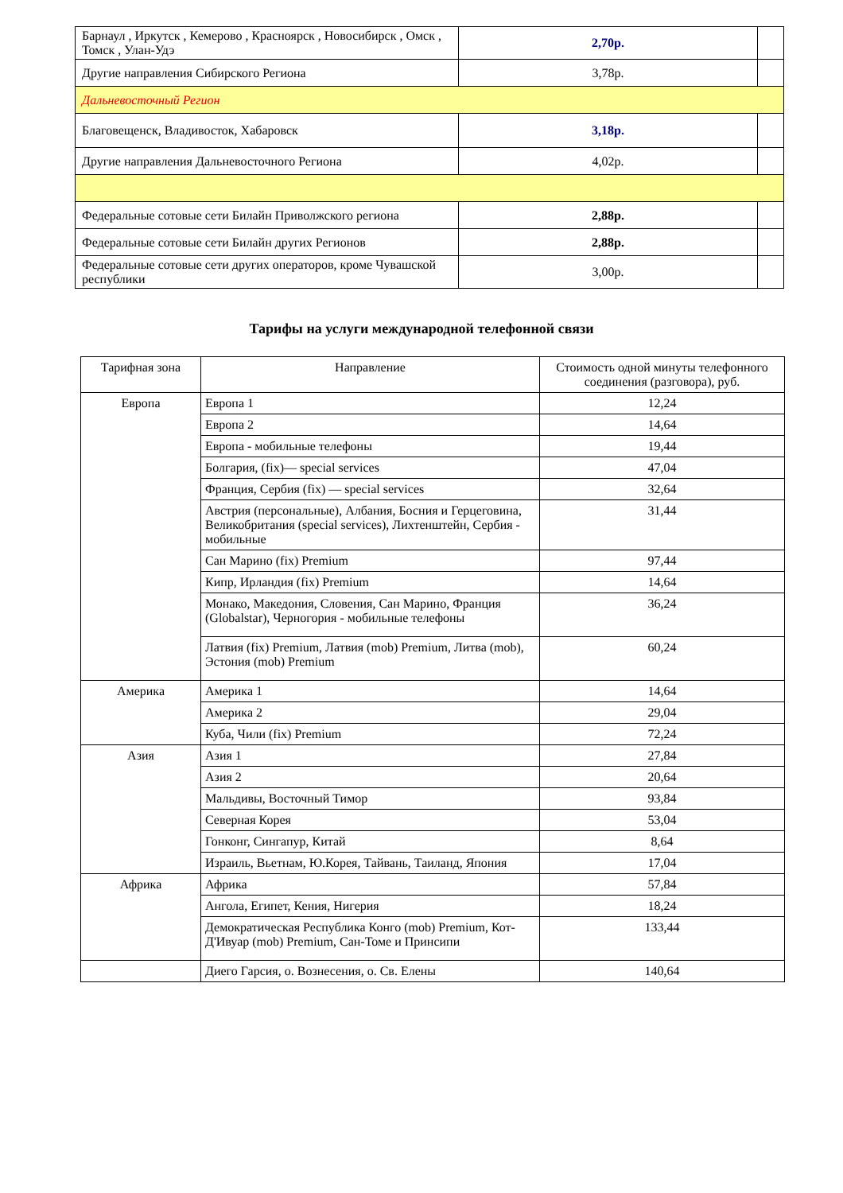| Барнаул , Иркутск , Кемерово , Красноярск , Новосибирск , Омск , Томск , Улан-Удэ | 2,70р. | |
| Другие направления Сибирского Региона | 3,78р. | |
| Дальневосточный Регион | | |
| Благовещенск, Владивосток, Хабаровск | 3,18р. | |
| Другие направления Дальневосточного Региона | 4,02р. | |
| Федеральные сотовые сети Билайн Приволжского региона | 2,88р. | |
| Федеральные сотовые сети Билайн других Регионов | 2,88р. | |
| Федеральные сотовые сети других операторов, кроме Чувашской республики | 3,00р. | |
Тарифы на услуги международной телефонной связи
| Тарифная зона | Направление | Стоимость одной минуты телефонного соединения (разговора), руб. |
| --- | --- | --- |
| Европа | Европа 1 | 12,24 |
| | Европа 2 | 14,64 |
| | Европа - мобильные телефоны | 19,44 |
| | Болгария, (fix)— special services | 47,04 |
| | Франция, Сербия (fix) — special services | 32,64 |
| | Австрия (персональные), Албания, Босния и Герцеговина, Великобритания (special services), Лихтенштейн, Сербия - мобильные | 31,44 |
| | Сан Марино (fix) Premium | 97,44 |
| | Кипр, Ирландия (fix) Premium | 14,64 |
| | Монако, Македония, Словения, Сан Марино, Франция (Globalstar), Черногория - мобильные телефоны | 36,24 |
| | Латвия (fix) Premium, Латвия (mob) Premium, Литва (mob), Эстония (mob) Premium | 60,24 |
| Америка | Америка 1 | 14,64 |
| | Америка 2 | 29,04 |
| | Куба, Чили (fix) Premium | 72,24 |
| Азия | Азия 1 | 27,84 |
| | Азия 2 | 20,64 |
| | Мальдивы, Восточный Тимор | 93,84 |
| | Северная Корея | 53,04 |
| | Гонконг, Сингапур, Китай | 8,64 |
| | Израиль, Вьетнам, Ю.Корея, Тайвань, Таиланд, Япония | 17,04 |
| Африка | Африка | 57,84 |
| | Ангола, Египет, Кения, Нигерия | 18,24 |
| | Демократическая Республика Конго (mob) Premium, Кот-Д'Ивуар (mob) Premium, Сан-Томе и Принсипи | 133,44 |
| | Диего Гарсия, о. Вознесения, о. Св. Елены | 140,64 |